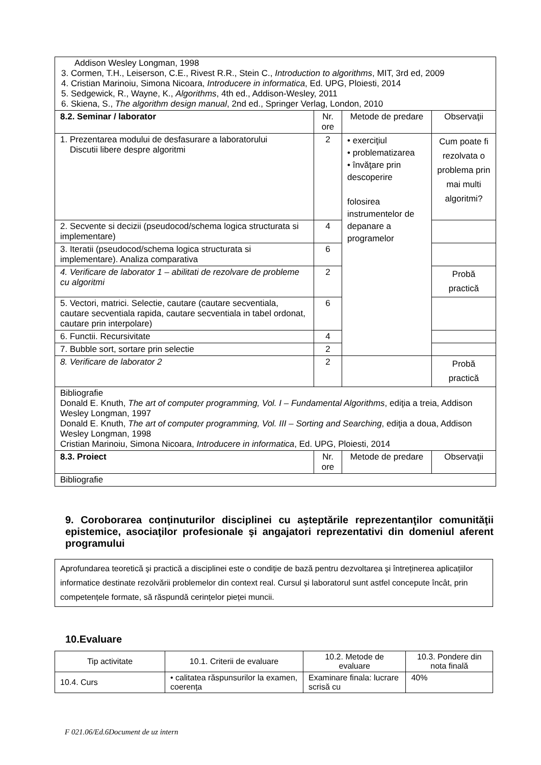| Addison Wesley Longman, 1998 3. Cormen, T.H., Leiserson, C.E., Rivest R.R., Stein C., Introduction to algorithms , MIT, 3rd ed, 2009 4. Cristian Marinoiu, Simona Nicoara, Introducere in informatica , Ed. UPG, Ploiesti, 2014 5. Sedgewick, R., Wayne, K., Algorithms , 4th ed., Addison-Wesley, 2011 6. Skiena, S., The algorithm design manual , 2nd ed., Springer Verlag, London, 2010 | | | |
| 8.2. Seminar / laborator | Nr. ore | Metode de predare | Observaţii |
| 1. Prezentarea modului de desfasurare a laboratorului Discutii libere despre algoritmi | 2 | • exerciţiul • problematizarea • învăţare prin descoperire folosirea instrumentelor de depanare a programelor | Cum poate fi rezolvata o problema prin mai multi algoritmi? |
| 2. Secvente si decizii (pseudocod/schema logica structurata si implementare) | 4 | | |
| 3. Iteratii (pseudocod/schema logica structurata si implementare). Analiza comparativa | 6 | | |
| 4. Verificare de laborator 1 – abilitati de rezolvare de probleme cu algoritmi | 2 | | Probă practică |
| 5. Vectori, matrici. Selectie, cautare (cautare secventiala, cautare secventiala rapida, cautare secventiala in tabel ordonat, cautare prin interpolare) | 6 | | |
| 6. Functii. Recursivitate | 4 | | |
| 7. Bubble sort, sortare prin selectie | 2 | | |
| 8. Verificare de laborator 2 | 2 | | Probă practică |
| Bibliografie Donald E. Knuth, The art of computer programming, Vol. I – Fundamental Algorithms , ediţia a treia, Addison Wesley Longman, 1997 Donald E. Knuth, The art of computer programming, Vol. III – Sorting and Searching , ediţia a doua, Addison Wesley Longman, 1998 Cristian Marinoiu, Simona Nicoara, Introducere in informatica , Ed. UPG, Ploiesti, 2014 | | | |
| 8.3. Proiect | Nr. ore | Metode de predare | Observaţii |
| Bibliografie | | | |
9. Coroborarea conţinuturilor disciplinei cu aşteptările reprezentanţilor comunităţii epistemice, asociaţilor profesionale şi angajatori reprezentativi din domeniul aferent programului
Aprofundarea teoretică şi practică a disciplinei este o condiţie de bază pentru dezvoltarea şi întreținerea aplicațiilor informatice destinate rezolvării problemelor din context real. Cursul și laboratorul sunt astfel concepute încât, prin competențele formate, să răspundă cerințelor pieței muncii.
10.Evaluare
| Tip activitate | 10.1. Criterii de evaluare | 10.2. Metode de evaluare | 10.3. Pondere din nota finală |
| 10.4. Curs | • calitatea răspunsurilor la examen, coerența | Examinare finala: lucrare scrisă cu | 40% |
F 021.06/Ed.6Document de uz intern